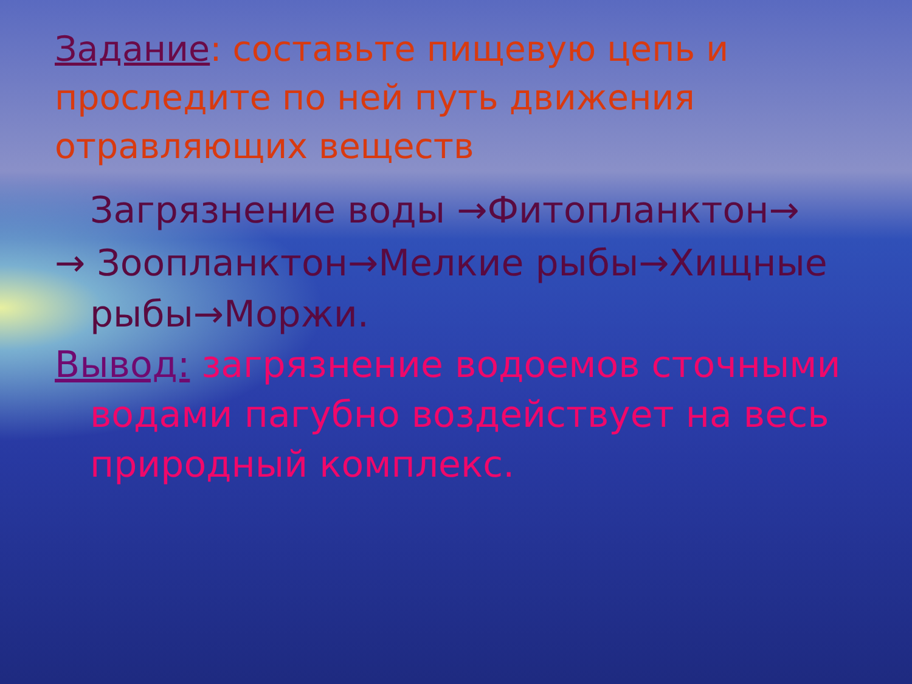Задание: составьте пищевую цепь и проследите по ней путь движения отравляющих веществ
Загрязнение воды →Фитопланктон→
→ Зоопланктон→Мелкие рыбы→Хищные рыбы→Моржи.
Вывод: загрязнение водоемов сточными водами пагубно воздействует на весь природный комплекс.